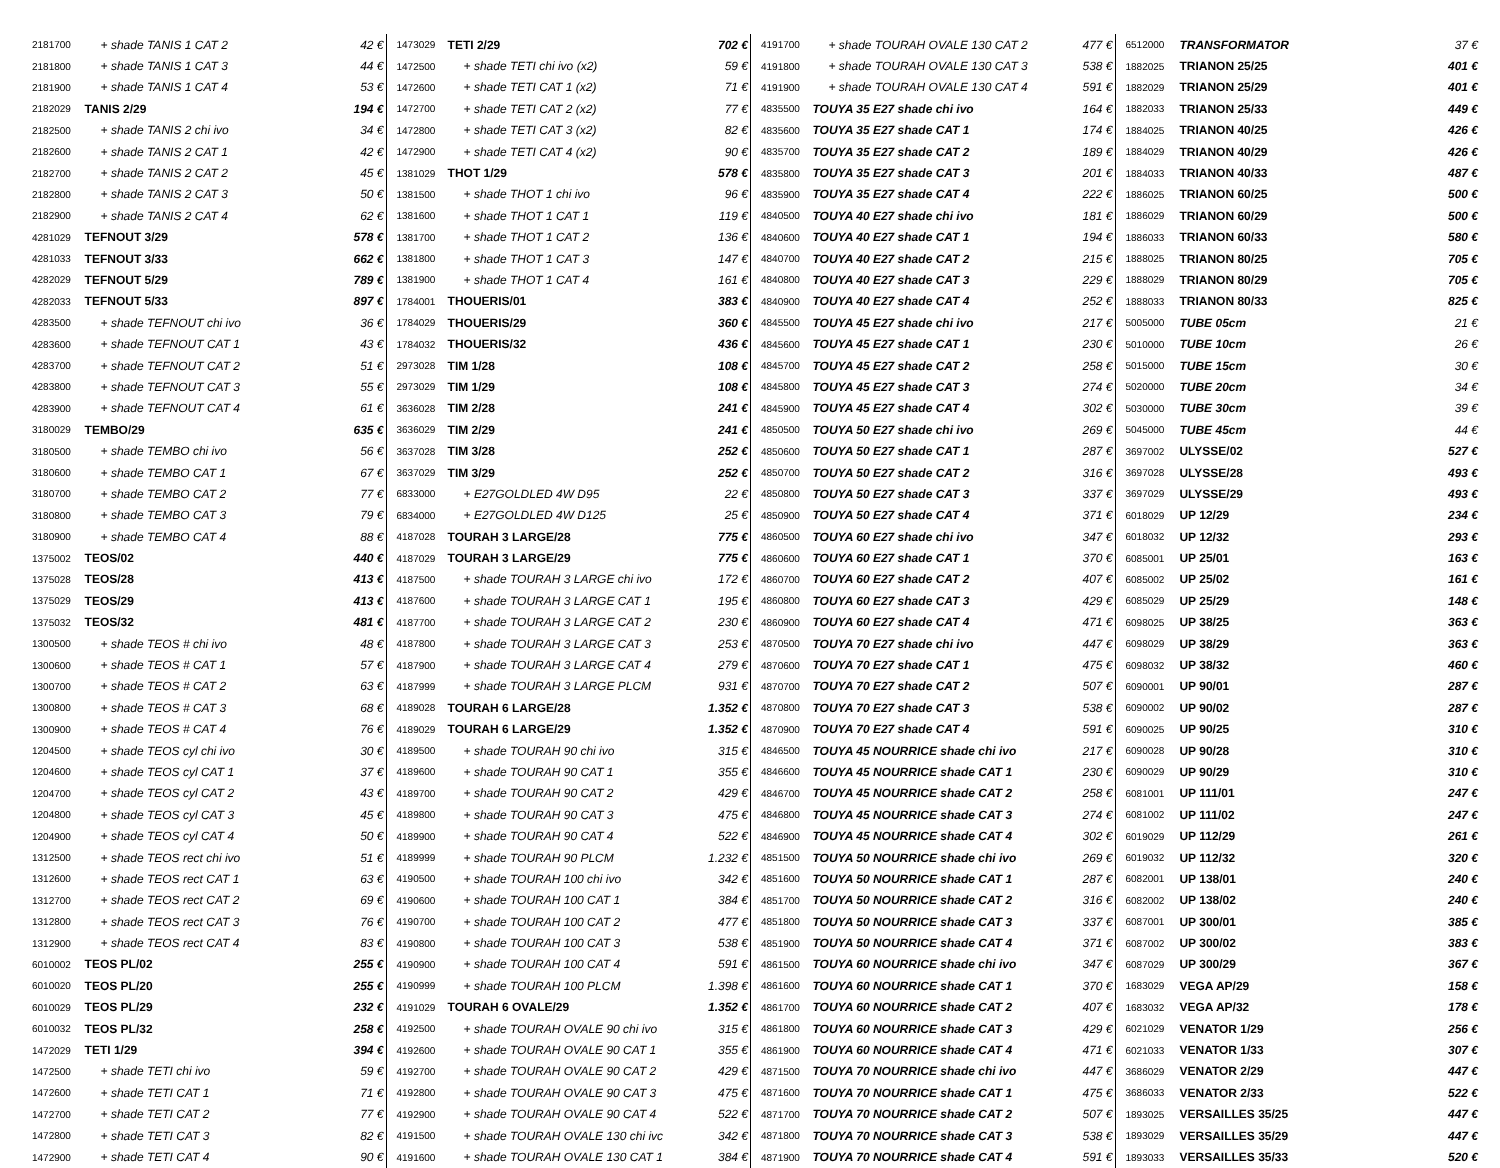| 2181700 | + shade TANIS 1 CAT 2 | 42 € |
| 2181800 | + shade TANIS 1 CAT 3 | 44 € |
| 2181900 | + shade TANIS 1 CAT 4 | 53 € |
| 2182029 | TANIS 2/29 | 194 € |
| 2182500 | + shade TANIS 2 chi ivo | 34 € |
| 2182600 | + shade TANIS 2 CAT 1 | 42 € |
| 2182700 | + shade TANIS 2 CAT 2 | 45 € |
| 2182800 | + shade TANIS 2 CAT 3 | 50 € |
| 2182900 | + shade TANIS 2 CAT 4 | 62 € |
| 4281029 | TEFNOUT 3/29 | 578 € |
| 4281033 | TEFNOUT 3/33 | 662 € |
| 4282029 | TEFNOUT 5/29 | 789 € |
| 4282033 | TEFNOUT 5/33 | 897 € |
| 4283500 | + shade TEFNOUT chi ivo | 36 € |
| 4283600 | + shade TEFNOUT CAT 1 | 43 € |
| 4283700 | + shade TEFNOUT CAT 2 | 51 € |
| 4283800 | + shade TEFNOUT CAT 3 | 55 € |
| 4283900 | + shade TEFNOUT CAT 4 | 61 € |
| 3180029 | TEMBO/29 | 635 € |
| 3180500 | + shade TEMBO chi ivo | 56 € |
| 3180600 | + shade TEMBO CAT 1 | 67 € |
| 3180700 | + shade TEMBO CAT 2 | 77 € |
| 3180800 | + shade TEMBO CAT 3 | 79 € |
| 3180900 | + shade TEMBO CAT 4 | 88 € |
| 1375002 | TEOS/02 | 440 € |
| 1375028 | TEOS/28 | 413 € |
| 1375029 | TEOS/29 | 413 € |
| 1375032 | TEOS/32 | 481 € |
| 1300500 | + shade TEOS # chi ivo | 48 € |
| 1300600 | + shade TEOS # CAT 1 | 57 € |
| 1300700 | + shade TEOS # CAT 2 | 63 € |
| 1300800 | + shade TEOS # CAT 3 | 68 € |
| 1300900 | + shade TEOS # CAT 4 | 76 € |
| 1204500 | + shade TEOS cyl chi ivo | 30 € |
| 1204600 | + shade TEOS cyl CAT 1 | 37 € |
| 1204700 | + shade TEOS cyl CAT 2 | 43 € |
| 1204800 | + shade TEOS cyl CAT 3 | 45 € |
| 1204900 | + shade TEOS cyl CAT 4 | 50 € |
| 1312500 | + shade TEOS rect chi ivo | 51 € |
| 1312600 | + shade TEOS rect CAT 1 | 63 € |
| 1312700 | + shade TEOS rect CAT 2 | 69 € |
| 1312800 | + shade TEOS rect CAT 3 | 76 € |
| 1312900 | + shade TEOS rect CAT 4 | 83 € |
| 6010002 | TEOS PL/02 | 255 € |
| 6010020 | TEOS PL/20 | 255 € |
| 6010029 | TEOS PL/29 | 232 € |
| 6010032 | TEOS PL/32 | 258 € |
| 1472029 | TETI 1/29 | 394 € |
| 1472500 | + shade TETI chi ivo | 59 € |
| 1472600 | + shade TETI CAT 1 | 71 € |
| 1472700 | + shade TETI CAT 2 | 77 € |
| 1472800 | + shade TETI CAT 3 | 82 € |
| 1472900 | + shade TETI CAT 4 | 90 € |
| 1473029 | TETI 2/29 | 702 € |
| 1472500 | + shade TETI chi ivo (x2) | 59 € |
| 1472600 | + shade TETI CAT 1 (x2) | 71 € |
| 1472700 | + shade TETI CAT 2 (x2) | 77 € |
| 1472800 | + shade TETI CAT 3 (x2) | 82 € |
| 1472900 | + shade TETI CAT 4 (x2) | 90 € |
| 1381029 | THOT 1/29 | 578 € |
| 1381500 | + shade THOT 1 chi ivo | 96 € |
| 1381600 | + shade THOT 1 CAT 1 | 119 € |
| 1381700 | + shade THOT 1 CAT 2 | 136 € |
| 1381800 | + shade THOT 1 CAT 3 | 147 € |
| 1381900 | + shade THOT 1 CAT 4 | 161 € |
| 1784001 | THOUERIS/01 | 383 € |
| 1784029 | THOUERIS/29 | 360 € |
| 1784032 | THOUERIS/32 | 436 € |
| 2973028 | TIM 1/28 | 108 € |
| 2973029 | TIM 1/29 | 108 € |
| 3636028 | TIM 2/28 | 241 € |
| 3636029 | TIM 2/29 | 241 € |
| 3637028 | TIM 3/28 | 252 € |
| 3637029 | TIM 3/29 | 252 € |
| 6833000 | + E27GOLDLED 4W D95 | 22 € |
| 6834000 | + E27GOLDLED 4W D125 | 25 € |
| 4187028 | TOURAH 3 LARGE/28 | 775 € |
| 4187029 | TOURAH 3 LARGE/29 | 775 € |
| 4187500 | + shade TOURAH 3 LARGE chi ivo | 172 € |
| 4187600 | + shade TOURAH 3 LARGE CAT 1 | 195 € |
| 4187700 | + shade TOURAH 3 LARGE CAT 2 | 230 € |
| 4187800 | + shade TOURAH 3 LARGE CAT 3 | 253 € |
| 4187900 | + shade TOURAH 3 LARGE CAT 4 | 279 € |
| 4187999 | + shade TOURAH 3 LARGE PLCM | 931 € |
| 4189028 | TOURAH 6 LARGE/28 | 1.352 € |
| 4189029 | TOURAH 6 LARGE/29 | 1.352 € |
| 4189500 | + shade TOURAH 90 chi ivo | 315 € |
| 4189600 | + shade TOURAH 90 CAT 1 | 355 € |
| 4189700 | + shade TOURAH 90 CAT 2 | 429 € |
| 4189800 | + shade TOURAH 90 CAT 3 | 475 € |
| 4189900 | + shade TOURAH 90 CAT 4 | 522 € |
| 4189999 | + shade TOURAH 90 PLCM | 1.232 € |
| 4190500 | + shade TOURAH 100 chi ivo | 342 € |
| 4190600 | + shade TOURAH 100 CAT 1 | 384 € |
| 4190700 | + shade TOURAH 100 CAT 2 | 477 € |
| 4190800 | + shade TOURAH 100 CAT 3 | 538 € |
| 4190900 | + shade TOURAH 100 CAT 4 | 591 € |
| 4190999 | + shade TOURAH 100 PLCM | 1.398 € |
| 4191029 | TOURAH 6 OVALE/29 | 1.352 € |
| 4192500 | + shade TOURAH OVALE 90 chi ivo | 315 € |
| 4192600 | + shade TOURAH OVALE 90 CAT 1 | 355 € |
| 4192700 | + shade TOURAH OVALE 90 CAT 2 | 429 € |
| 4192800 | + shade TOURAH OVALE 90 CAT 3 | 475 € |
| 4192900 | + shade TOURAH OVALE 90 CAT 4 | 522 € |
| 4191500 | + shade TOURAH OVALE 130 chi ivc | 342 € |
| 4191600 | + shade TOURAH OVALE 130 CAT 1 | 384 € |
| 4191700 | + shade TOURAH OVALE 130 CAT 2 | 477 € |
| 4191800 | + shade TOURAH OVALE 130 CAT 3 | 538 € |
| 4191900 | + shade TOURAH OVALE 130 CAT 4 | 591 € |
| 4835500 | TOUYA 35 E27 shade chi ivo | 164 € |
| 4835600 | TOUYA 35 E27 shade CAT 1 | 174 € |
| 4835700 | TOUYA 35 E27 shade CAT 2 | 189 € |
| 4835800 | TOUYA 35 E27 shade CAT 3 | 201 € |
| 4835900 | TOUYA 35 E27 shade CAT 4 | 222 € |
| 4840500 | TOUYA 40 E27 shade chi ivo | 181 € |
| 4840600 | TOUYA 40 E27 shade CAT 1 | 194 € |
| 4840700 | TOUYA 40 E27 shade CAT 2 | 215 € |
| 4840800 | TOUYA 40 E27 shade CAT 3 | 229 € |
| 4840900 | TOUYA 40 E27 shade CAT 4 | 252 € |
| 4845500 | TOUYA 45 E27 shade chi ivo | 217 € |
| 4845600 | TOUYA 45 E27 shade CAT 1 | 230 € |
| 4845700 | TOUYA 45 E27 shade CAT 2 | 258 € |
| 4845800 | TOUYA 45 E27 shade CAT 3 | 274 € |
| 4845900 | TOUYA 45 E27 shade CAT 4 | 302 € |
| 4850500 | TOUYA 50 E27 shade chi ivo | 269 € |
| 4850600 | TOUYA 50 E27 shade CAT 1 | 287 € |
| 4850700 | TOUYA 50 E27 shade CAT 2 | 316 € |
| 4850800 | TOUYA 50 E27 shade CAT 3 | 337 € |
| 4850900 | TOUYA 50 E27 shade CAT 4 | 371 € |
| 4860500 | TOUYA 60 E27 shade chi ivo | 347 € |
| 4860600 | TOUYA 60 E27 shade CAT 1 | 370 € |
| 4860700 | TOUYA 60 E27 shade CAT 2 | 407 € |
| 4860800 | TOUYA 60 E27 shade CAT 3 | 429 € |
| 4860900 | TOUYA 60 E27 shade CAT 4 | 471 € |
| 4870500 | TOUYA 70 E27 shade chi ivo | 447 € |
| 4870600 | TOUYA 70 E27 shade CAT 1 | 475 € |
| 4870700 | TOUYA 70 E27 shade CAT 2 | 507 € |
| 4870800 | TOUYA 70 E27 shade CAT 3 | 538 € |
| 4870900 | TOUYA 70 E27 shade CAT 4 | 591 € |
| 4846500 | TOUYA 45 NOURRICE shade chi ivo | 217 € |
| 4846600 | TOUYA 45 NOURRICE shade CAT 1 | 230 € |
| 4846700 | TOUYA 45 NOURRICE shade CAT 2 | 258 € |
| 4846800 | TOUYA 45 NOURRICE shade CAT 3 | 274 € |
| 4846900 | TOUYA 45 NOURRICE shade CAT 4 | 302 € |
| 4851500 | TOUYA 50 NOURRICE shade chi ivo | 269 € |
| 4851600 | TOUYA 50 NOURRICE shade CAT 1 | 287 € |
| 4851700 | TOUYA 50 NOURRICE shade CAT 2 | 316 € |
| 4851800 | TOUYA 50 NOURRICE shade CAT 3 | 337 € |
| 4851900 | TOUYA 50 NOURRICE shade CAT 4 | 371 € |
| 4861500 | TOUYA 60 NOURRICE shade chi ivo | 347 € |
| 4861600 | TOUYA 60 NOURRICE shade CAT 1 | 370 € |
| 4861700 | TOUYA 60 NOURRICE shade CAT 2 | 407 € |
| 4861800 | TOUYA 60 NOURRICE shade CAT 3 | 429 € |
| 4861900 | TOUYA 60 NOURRICE shade CAT 4 | 471 € |
| 4871500 | TOUYA 70 NOURRICE shade chi ivo | 447 € |
| 4871600 | TOUYA 70 NOURRICE shade CAT 1 | 475 € |
| 4871700 | TOUYA 70 NOURRICE shade CAT 2 | 507 € |
| 4871800 | TOUYA 70 NOURRICE shade CAT 3 | 538 € |
| 4871900 | TOUYA 70 NOURRICE shade CAT 4 | 591 € |
| 6512000 | TRANSFORMATOR | 37 € |
| 1882025 | TRIANON 25/25 | 401 € |
| 1882029 | TRIANON 25/29 | 401 € |
| 1882033 | TRIANON 25/33 | 449 € |
| 1884025 | TRIANON 40/25 | 426 € |
| 1884029 | TRIANON 40/29 | 426 € |
| 1884033 | TRIANON 40/33 | 487 € |
| 1886025 | TRIANON 60/25 | 500 € |
| 1886029 | TRIANON 60/29 | 500 € |
| 1886033 | TRIANON 60/33 | 580 € |
| 1888025 | TRIANON 80/25 | 705 € |
| 1888029 | TRIANON 80/29 | 705 € |
| 1888033 | TRIANON 80/33 | 825 € |
| 5005000 | TUBE 05cm | 21 € |
| 5010000 | TUBE 10cm | 26 € |
| 5015000 | TUBE 15cm | 30 € |
| 5020000 | TUBE 20cm | 34 € |
| 5030000 | TUBE 30cm | 39 € |
| 5045000 | TUBE 45cm | 44 € |
| 3697002 | ULYSSE/02 | 527 € |
| 3697028 | ULYSSE/28 | 493 € |
| 3697029 | ULYSSE/29 | 493 € |
| 6018029 | UP 12/29 | 234 € |
| 6018032 | UP 12/32 | 293 € |
| 6085001 | UP 25/01 | 163 € |
| 6085002 | UP 25/02 | 161 € |
| 6085029 | UP 25/29 | 148 € |
| 6098025 | UP 38/25 | 363 € |
| 6098029 | UP 38/29 | 363 € |
| 6098032 | UP 38/32 | 460 € |
| 6090001 | UP 90/01 | 287 € |
| 6090002 | UP 90/02 | 287 € |
| 6090025 | UP 90/25 | 310 € |
| 6090028 | UP 90/28 | 310 € |
| 6090029 | UP 90/29 | 310 € |
| 6081001 | UP 111/01 | 247 € |
| 6081002 | UP 111/02 | 247 € |
| 6019029 | UP 112/29 | 261 € |
| 6019032 | UP 112/32 | 320 € |
| 6082001 | UP 138/01 | 240 € |
| 6082002 | UP 138/02 | 240 € |
| 6087001 | UP 300/01 | 385 € |
| 6087002 | UP 300/02 | 383 € |
| 6087029 | UP 300/29 | 367 € |
| 1683029 | VEGA AP/29 | 158 € |
| 1683032 | VEGA AP/32 | 178 € |
| 6021029 | VENATOR 1/29 | 256 € |
| 6021033 | VENATOR 1/33 | 307 € |
| 3686029 | VENATOR 2/29 | 447 € |
| 3686033 | VENATOR 2/33 | 522 € |
| 1893025 | VERSAILLES 35/25 | 447 € |
| 1893029 | VERSAILLES 35/29 | 447 € |
| 1893033 | VERSAILLES 35/33 | 520 € |